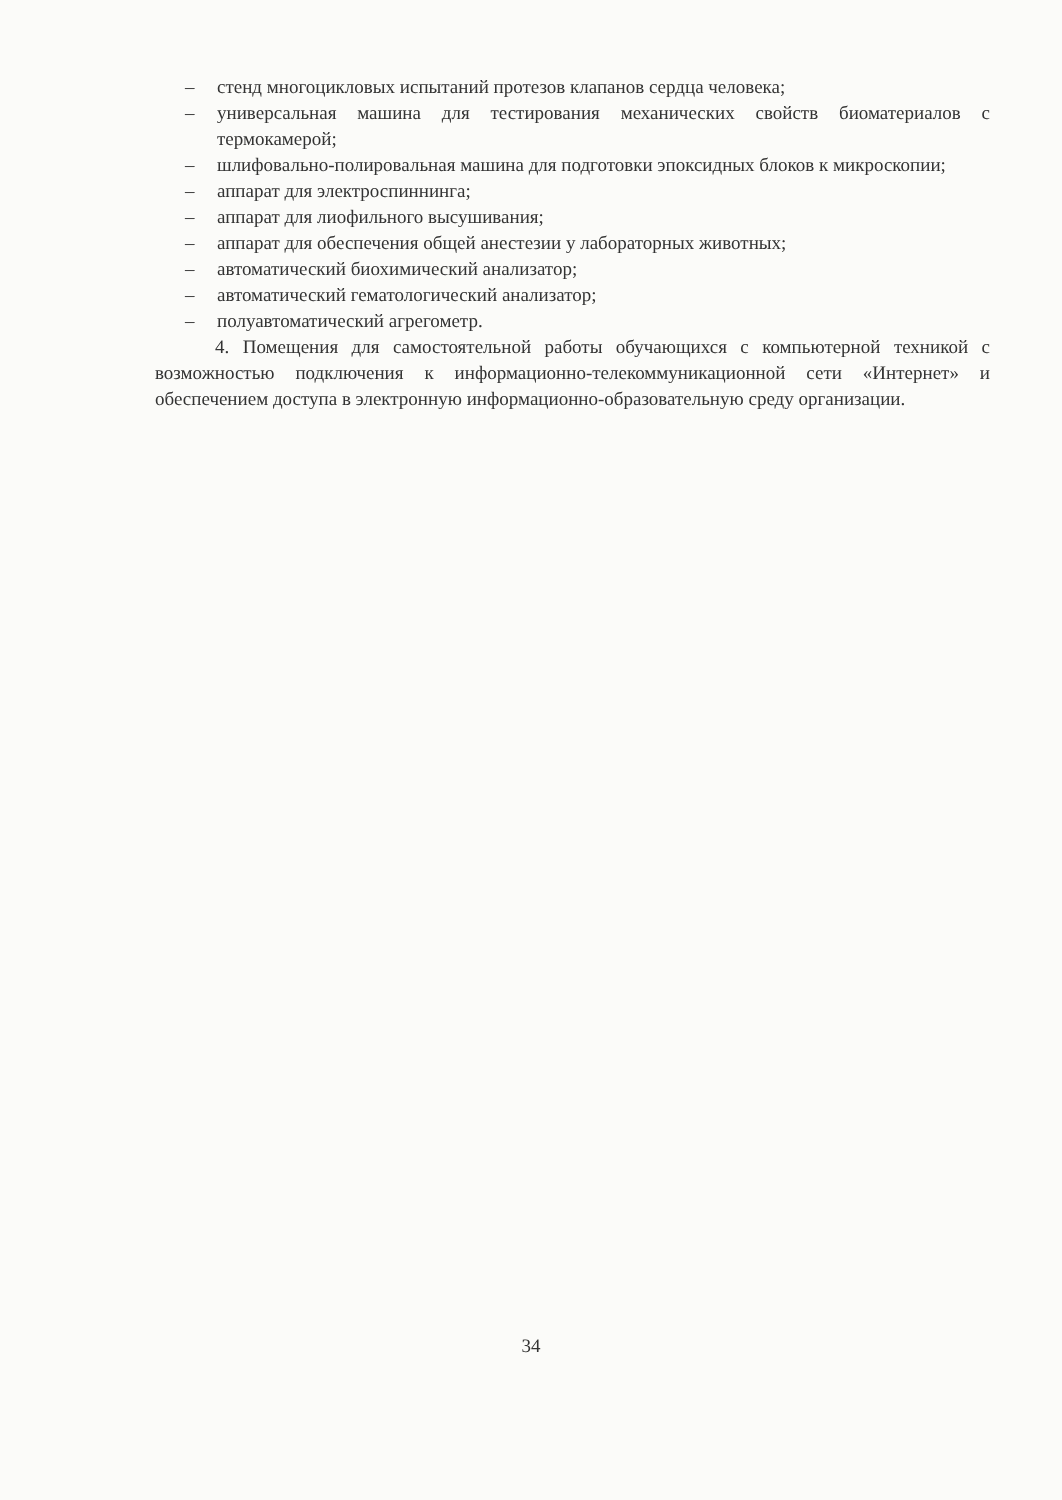– стенд многоцикловых испытаний протезов клапанов сердца человека;
– универсальная машина для тестирования механических свойств биоматериалов с термокамерой;
– шлифовально-полировальная машина для подготовки эпоксидных блоков к микроскопии;
– аппарат для электроспиннинга;
– аппарат для лиофильного высушивания;
– аппарат для обеспечения общей анестезии у лабораторных животных;
– автоматический биохимический анализатор;
– автоматический гематологический анализатор;
– полуавтоматический агрегометр.
4. Помещения для самостоятельной работы обучающихся с компьютерной техникой с возможностью подключения к информационно-телекоммуникационной сети «Интернет» и обеспечением доступа в электронную информационно-образовательную среду организации.
34